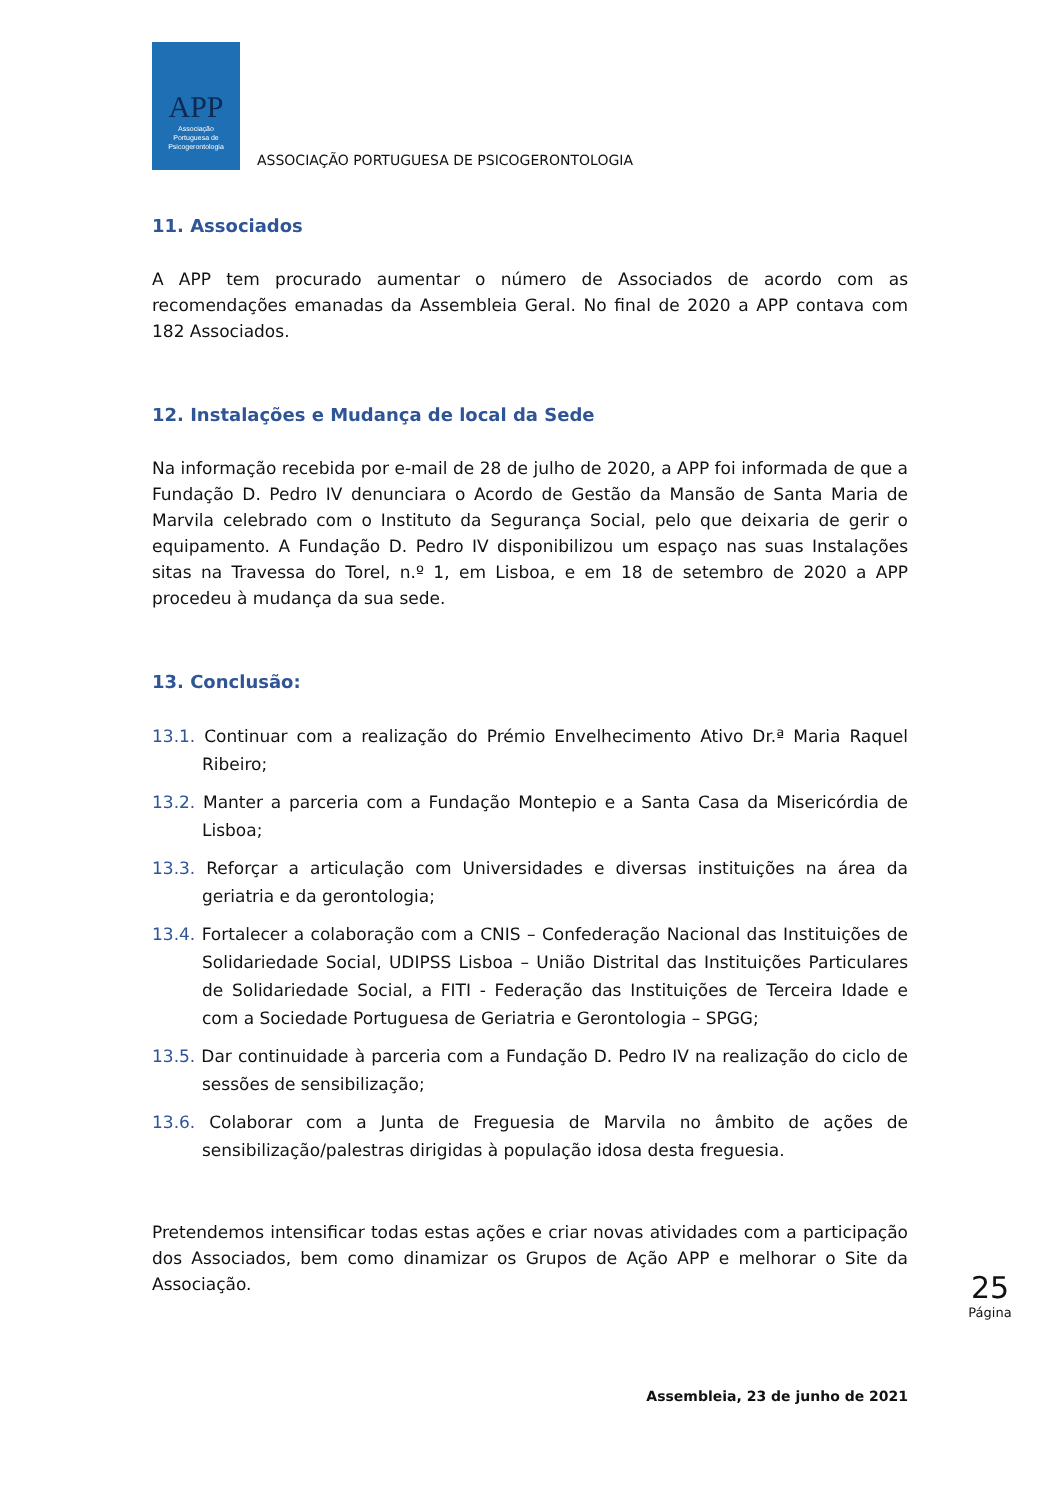APP
Associação
Portuguesa de
Psicogerontologia
ASSOCIAÇÃO PORTUGUESA DE PSICOGERONTOLOGIA
11. Associados
A APP tem procurado aumentar o número de Associados de acordo com as recomendações emanadas da Assembleia Geral. No final de 2020 a APP contava com 182 Associados.
12. Instalações e Mudança de local da Sede
Na informação recebida por e-mail de 28 de julho de 2020, a APP foi informada de que a Fundação D. Pedro IV denunciara o Acordo de Gestão da Mansão de Santa Maria de Marvila celebrado com o Instituto da Segurança Social, pelo que deixaria de gerir o equipamento. A Fundação D. Pedro IV disponibilizou um espaço nas suas Instalações sitas na Travessa do Torel, n.º 1, em Lisboa, e em 18 de setembro de 2020 a APP procedeu à mudança da sua sede.
13. Conclusão:
13.1. Continuar com a realização do Prémio Envelhecimento Ativo Dr.ª Maria Raquel Ribeiro;
13.2. Manter a parceria com a Fundação Montepio e a Santa Casa da Misericórdia de Lisboa;
13.3. Reforçar a articulação com Universidades e diversas instituições na área da geriatria e da gerontologia;
13.4. Fortalecer a colaboração com a CNIS – Confederação Nacional das Instituições de Solidariedade Social, UDIPSS Lisboa – União Distrital das Instituições Particulares de Solidariedade Social, a FITI - Federação das Instituições de Terceira Idade e com a Sociedade Portuguesa de Geriatria e Gerontologia – SPGG;
13.5. Dar continuidade à parceria com a Fundação D. Pedro IV na realização do ciclo de sessões de sensibilização;
13.6. Colaborar com a Junta de Freguesia de Marvila no âmbito de ações de sensibilização/palestras dirigidas à população idosa desta freguesia.
Pretendemos intensificar todas estas ações e criar novas atividades com a participação dos Associados, bem como dinamizar os Grupos de Ação APP e melhorar o Site da Associação.
25
Página
Assembleia, 23 de junho de 2021